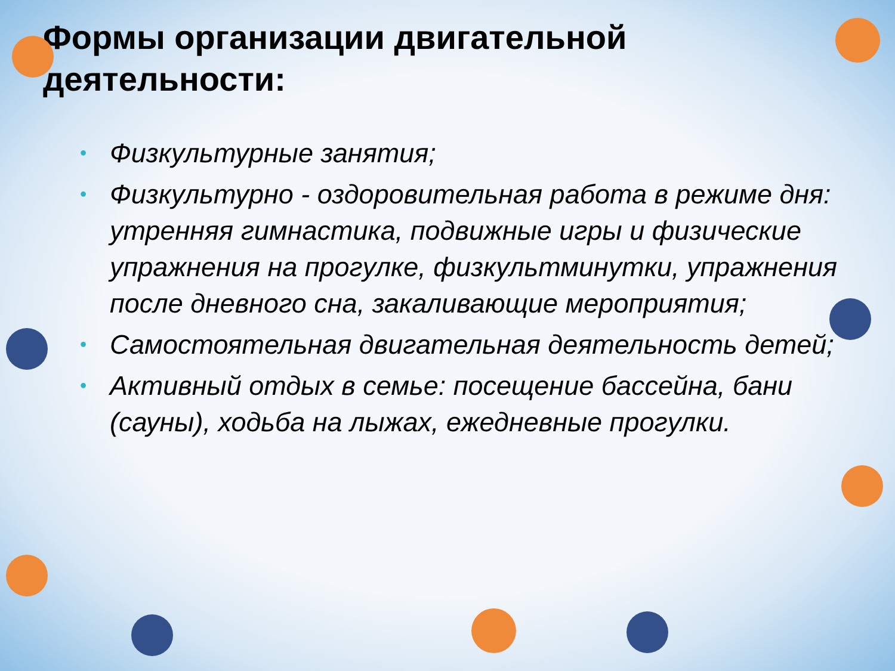Формы организации двигательной
деятельности:
• Физкультурные занятия;
• Физкультурно - оздоровительная работа в режиме дня: утренняя гимнастика, подвижные игры и физические упражнения на прогулке, физкультминутки, упражнения после дневного сна, закаливающие мероприятия;
• Самостоятельная двигательная деятельность детей;
• Активный отдых в семье: посещение бассейна, бани (сауны), ходьба на лыжах, ежедневные прогулки.